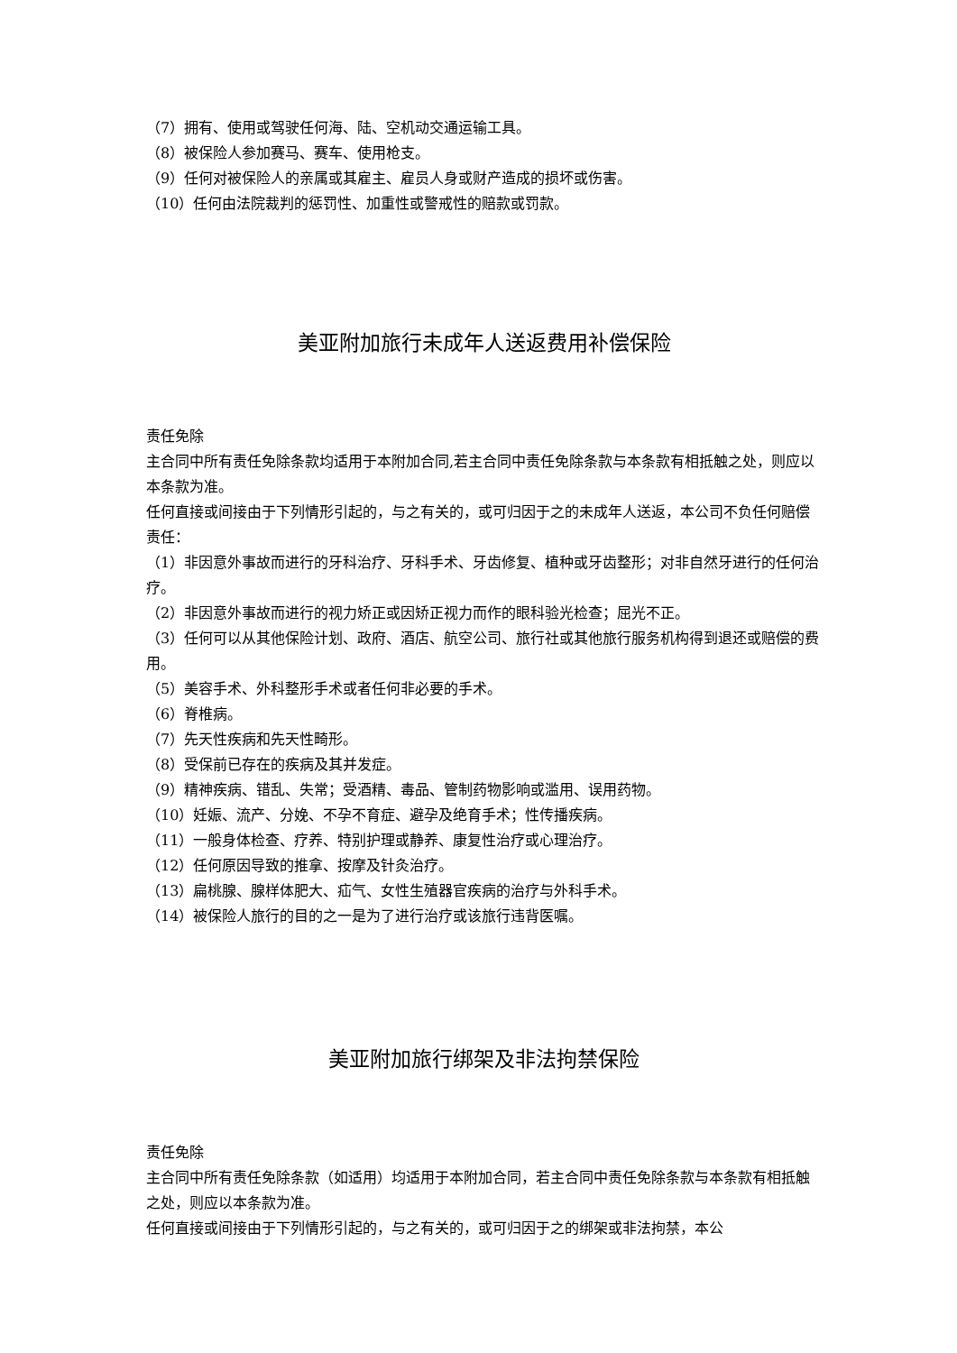（7）拥有、使用或驾驶任何海、陆、空机动交通运输工具。
（8）被保险人参加赛马、赛车、使用枪支。
（9）任何对被保险人的亲属或其雇主、雇员人身或财产造成的损坏或伤害。
（10）任何由法院裁判的惩罚性、加重性或警戒性的赔款或罚款。
美亚附加旅行未成年人送返费用补偿保险
责任免除
主合同中所有责任免除条款均适用于本附加合同,若主合同中责任免除条款与本条款有相抵触之处，则应以本条款为准。
任何直接或间接由于下列情形引起的，与之有关的，或可归因于之的未成年人送返，本公司不负任何赔偿责任：
（1）非因意外事故而进行的牙科治疗、牙科手术、牙齿修复、植种或牙齿整形；对非自然牙进行的任何治疗。
（2）非因意外事故而进行的视力矫正或因矫正视力而作的眼科验光检查；屈光不正。
（3）任何可以从其他保险计划、政府、酒店、航空公司、旅行社或其他旅行服务机构得到退还或赔偿的费用。
（5）美容手术、外科整形手术或者任何非必要的手术。
（6）脊椎病。
（7）先天性疾病和先天性畸形。
（8）受保前已存在的疾病及其并发症。
（9）精神疾病、错乱、失常；受酒精、毒品、管制药物影响或滥用、误用药物。
（10）妊娠、流产、分娩、不孕不育症、避孕及绝育手术；性传播疾病。
（11）一般身体检查、疗养、特别护理或静养、康复性治疗或心理治疗。
（12）任何原因导致的推拿、按摩及针灸治疗。
（13）扁桃腺、腺样体肥大、疝气、女性生殖器官疾病的治疗与外科手术。
（14）被保险人旅行的目的之一是为了进行治疗或该旅行违背医嘱。
美亚附加旅行绑架及非法拘禁保险
责任免除
主合同中所有责任免除条款（如适用）均适用于本附加合同，若主合同中责任免除条款与本条款有相抵触之处，则应以本条款为准。
任何直接或间接由于下列情形引起的，与之有关的，或可归因于之的绑架或非法拘禁，本公